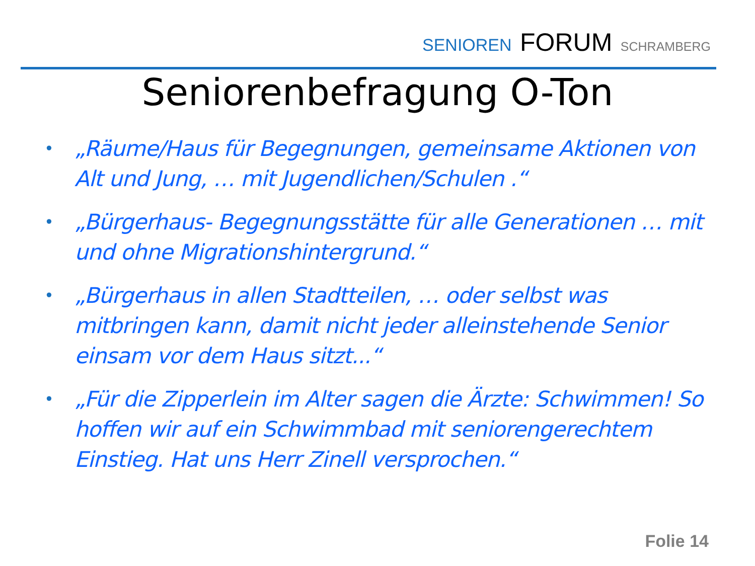SENIOREN FORUM SCHRAMBERG
Seniorenbefragung O-Ton
• „Räume/Haus für Begegnungen, gemeinsame Aktionen von Alt und Jung, … mit Jugendlichen/Schulen .“
• „Bürgerhaus- Begegnungsstätte für alle Generationen … mit und ohne Migrationshintergrund.“
• „Bürgerhaus in allen Stadtteilen, … oder selbst was mitbringen kann, damit nicht jeder alleinstehende Senior einsam vor dem Haus sitzt...“
• „Für die Zipperlein im Alter sagen die Ärzte: Schwimmen! So hoffen wir auf ein Schwimmbad mit seniorengerechtem Einstieg. Hat uns Herr Zinell versprochen.“
Folie 14